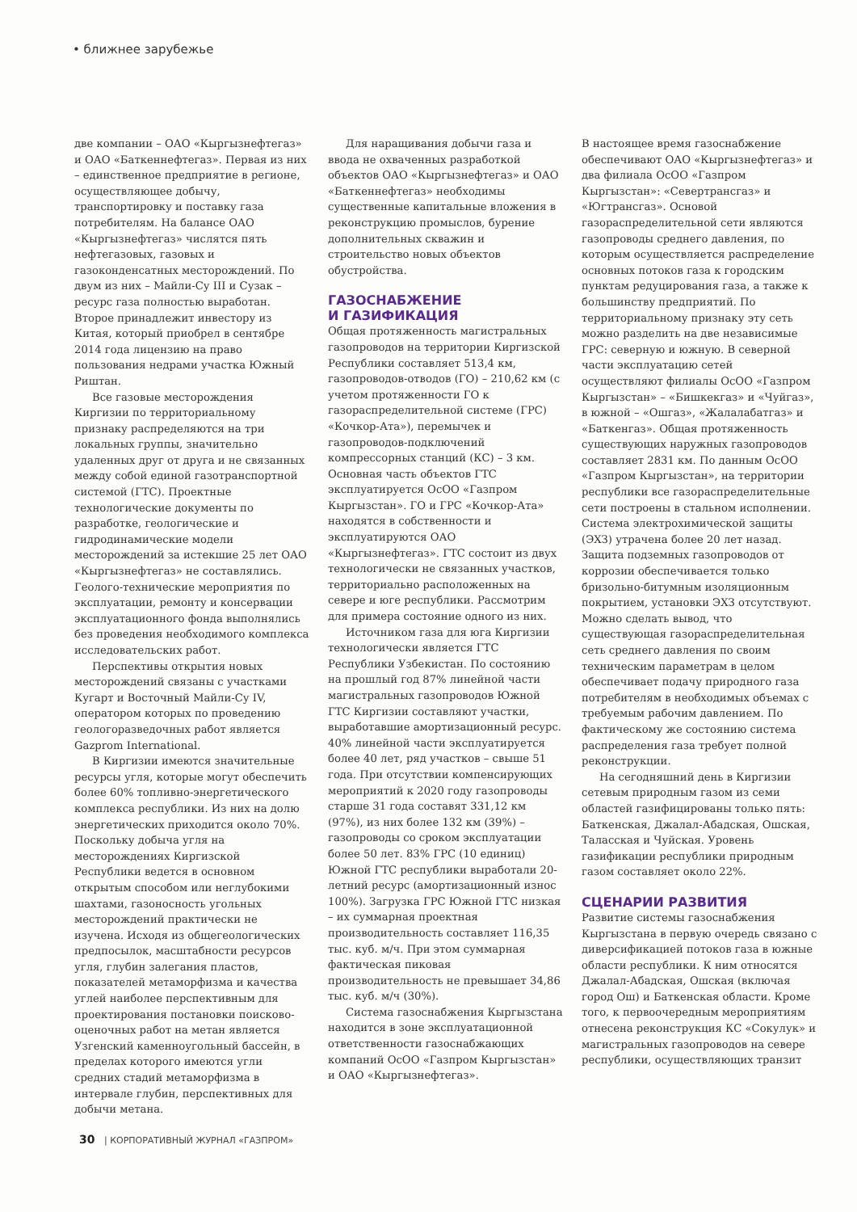• ближнее зарубежье
две компании – ОАО «Кыргызнефтегаз» и ОАО «Баткеннефтегаз». Первая из них – единственное предприятие в регионе, осуществляющее добычу, транспортировку и поставку газа потребителям. На балансе ОАО «Кыргызнефтегаз» числятся пять нефтегазовых, газовых и газоконденсатных месторождений. По двум из них – Майли-Су III и Сузак – ресурс газа полностью выработан. Второе принадлежит инвестору из Китая, который приобрел в сентябре 2014 года лицензию на право пользования недрами участка Южный Риштан.
Все газовые месторождения Киргизии по территориальному признаку распределяются на три локальных группы, значительно удаленных друг от друга и не связанных между собой единой газотранспортной системой (ГТС). Проектные технологические документы по разработке, геологические и гидродинамические модели месторождений за истекшие 25 лет ОАО «Кыргызнефтегаз» не составлялись. Геолого-технические мероприятия по эксплуатации, ремонту и консервации эксплуатационного фонда выполнялись без проведения необходимого комплекса исследовательских работ.
Перспективы открытия новых месторождений связаны с участками Кугарт и Восточный Майли-Су IV, оператором которых по проведению геологоразведочных работ является Gazprom International.
В Киргизии имеются значительные ресурсы угля, которые могут обеспечить более 60% топливно-энергетического комплекса республики. Из них на долю энергетических приходится около 70%. Поскольку добыча угля на месторождениях Киргизской Республики ведется в основном открытым способом или неглубокими шахтами, газоносность угольных месторождений практически не изучена. Исходя из общегеологических предпосылок, масштабности ресурсов угля, глубин залегания пластов, показателей метаморфизма и качества углей наиболее перспективным для проектирования постановки поисково-оценочных работ на метан является Узгенский каменноугольный бассейн, в пределах которого имеются угли средних стадий метаморфизма в интервале глубин, перспективных для добычи метана.
Для наращивания добычи газа и ввода не охваченных разработкой объектов ОАО «Кыргызнефтегаз» и ОАО «Баткеннефтегаз» необходимы существенные капитальные вложения в реконструкцию промыслов, бурение дополнительных скважин и строительство новых объектов обустройства.
ГАЗОСНАБЖЕНИЕ
И ГАЗИФИКАЦИЯ
Общая протяженность магистральных газопроводов на территории Киргизской Республики составляет 513,4 км, газопроводов-отводов (ГО) – 210,62 км (с учетом протяженности ГО к газораспределительной системе (ГРС) «Кочкор-Ата»), перемычек и газопроводов-подключений компрессорных станций (КС) – 3 км. Основная часть объектов ГТС эксплуатируется ОсОО «Газпром Кыргызстан». ГО и ГРС «Кочкор-Ата» находятся в собственности и эксплуатируются ОАО «Кыргызнефтегаз». ГТС состоит из двух технологически не связанных участков, территориально расположенных на севере и юге республики. Рассмотрим для примера состояние одного из них.
Источником газа для юга Киргизии технологически является ГТС Республики Узбекистан. По состоянию на прошлый год 87% линейной части магистральных газопроводов Южной ГТС Киргизии составляют участки, выработавшие амортизационный ресурс. 40% линейной части эксплуатируется более 40 лет, ряд участков – свыше 51 года. При отсутствии компенсирующих мероприятий к 2020 году газопроводы старше 31 года составят 331,12 км (97%), из них более 132 км (39%) – газопроводы со сроком эксплуатации более 50 лет. 83% ГРС (10 единиц) Южной ГТС республики выработали 20-летний ресурс (амортизационный износ 100%). Загрузка ГРС Южной ГТС низкая – их суммарная проектная производительность составляет 116,35 тыс. куб. м/ч. При этом суммарная фактическая пиковая производительность не превышает 34,86 тыс. куб. м/ч (30%).
Система газоснабжения Кыргызстана находится в зоне эксплуатационной ответственности газоснабжающих компаний ОсОО «Газпром Кыргызстан» и ОАО «Кыргызнефтегаз».
В настоящее время газоснабжение обеспечивают ОАО «Кыргызнефтегаз» и два филиала ОсОО «Газпром Кыргызстан»: «Севертрансгаз» и «Югтрансгаз». Основой газораспределительной сети являются газопроводы среднего давления, по которым осуществляется распределение основных потоков газа к городским пунктам редуцирования газа, а также к большинству предприятий. По территориальному признаку эту сеть можно разделить на две независимые ГРС: северную и южную. В северной части эксплуатацию сетей осуществляют филиалы ОсОО «Газпром Кыргызстан» – «Бишкекгаз» и «Чуйгаз», в южной – «Ошгаз», «Жалалабатгаз» и «Баткенгаз». Общая протяженность существующих наружных газопроводов составляет 2831 км. По данным ОсОО «Газпром Кыргызстан», на территории республики все газораспределительные сети построены в стальном исполнении. Система электрохимической защиты (ЭХЗ) утрачена более 20 лет назад. Защита подземных газопроводов от коррозии обеспечивается только бризольно-битумным изоляционным покрытием, установки ЭХЗ отсутствуют. Можно сделать вывод, что существующая газораспределительная сеть среднего давления по своим техническим параметрам в целом обеспечивает подачу природного газа потребителям в необходимых объемах с требуемым рабочим давлением. По фактическому же состоянию система распределения газа требует полной реконструкции.
На сегодняшний день в Киргизии сетевым природным газом из семи областей газифицированы только пять: Баткенская, Джалал-Абадская, Ошская, Таласская и Чуйская. Уровень газификации республики природным газом составляет около 22%.
СЦЕНАРИИ РАЗВИТИЯ
Развитие системы газоснабжения Кыргызстана в первую очередь связано с диверсификацией потоков газа в южные области республики. К ним относятся Джалал-Абадская, Ошская (включая город Ош) и Баткенская области. Кроме того, к первоочередным мероприятиям отнесена реконструкция КС «Сокулук» и магистральных газопроводов на севере республики, осуществляющих транзит
30 | КОРПОРАТИВНЫЙ ЖУРНАЛ «ГАЗПРОМ»